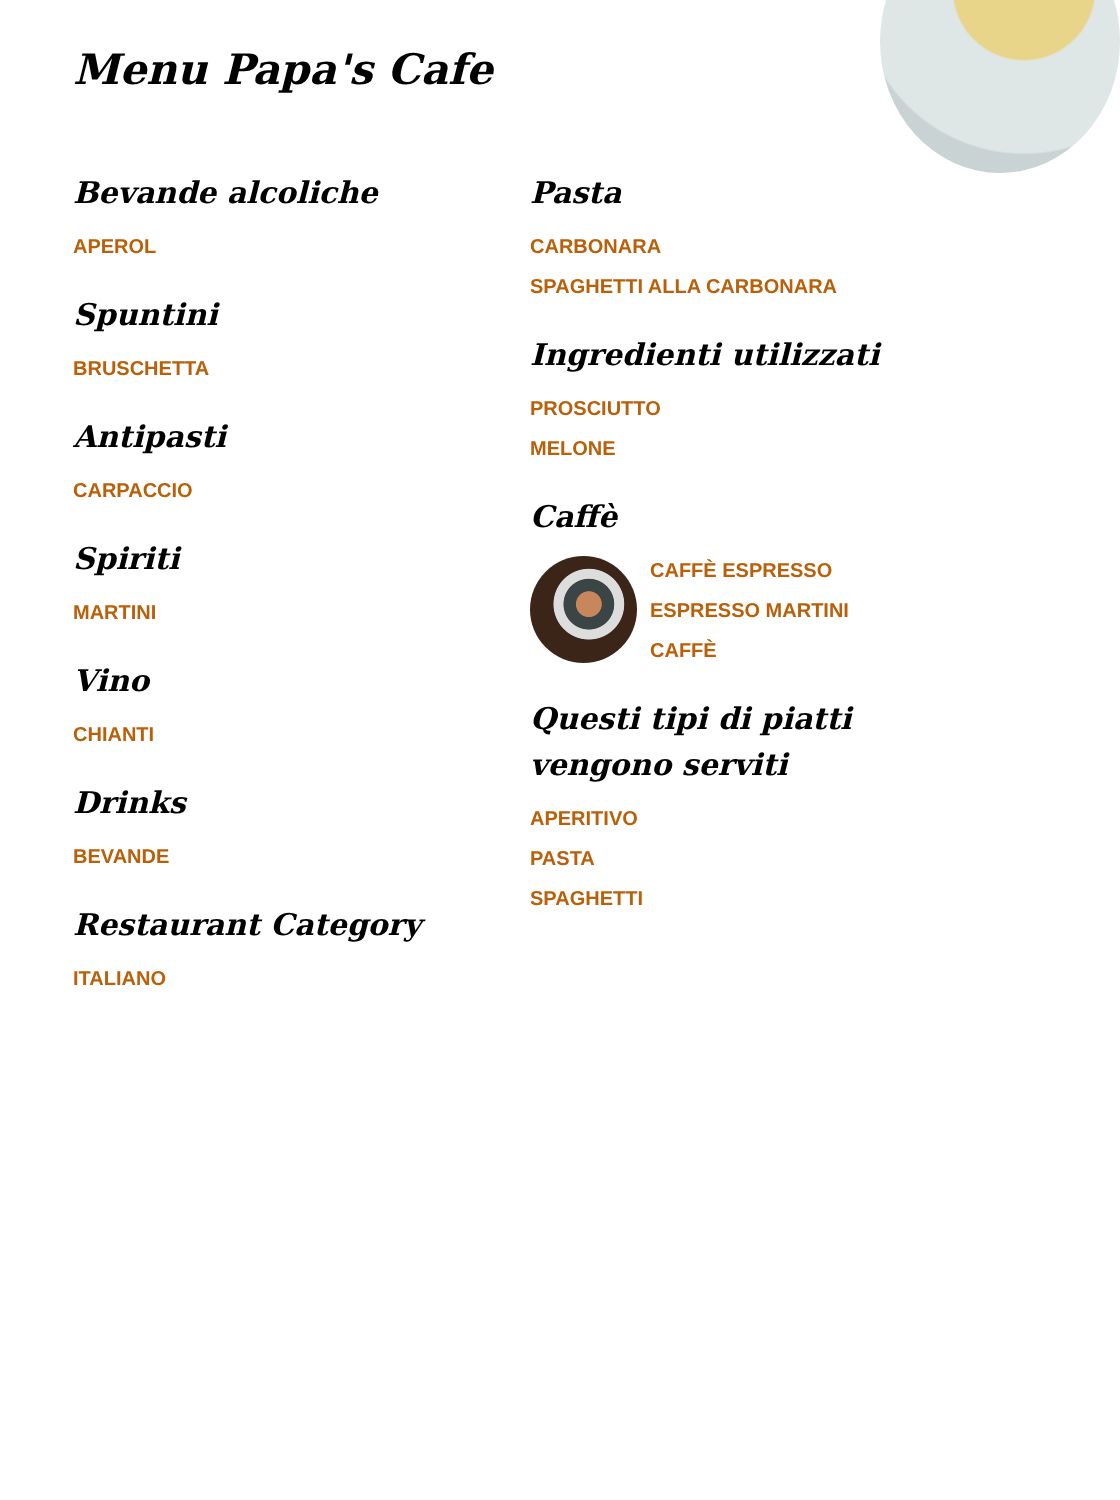Menu Papa's Cafe
Bevande alcoliche
APEROL
Spuntini
BRUSCHETTA
Antipasti
CARPACCIO
Spiriti
MARTINI
Vino
CHIANTI
Drinks
BEVANDE
Restaurant Category
ITALIANO
Pasta
CARBONARA
SPAGHETTI ALLA CARBONARA
Ingredienti utilizzati
PROSCIUTTO
MELONE
Caffè
CAFFÈ ESPRESSO
ESPRESSO MARTINI
CAFFÈ
Questi tipi di piatti vengono serviti
APERITIVO
PASTA
SPAGHETTI